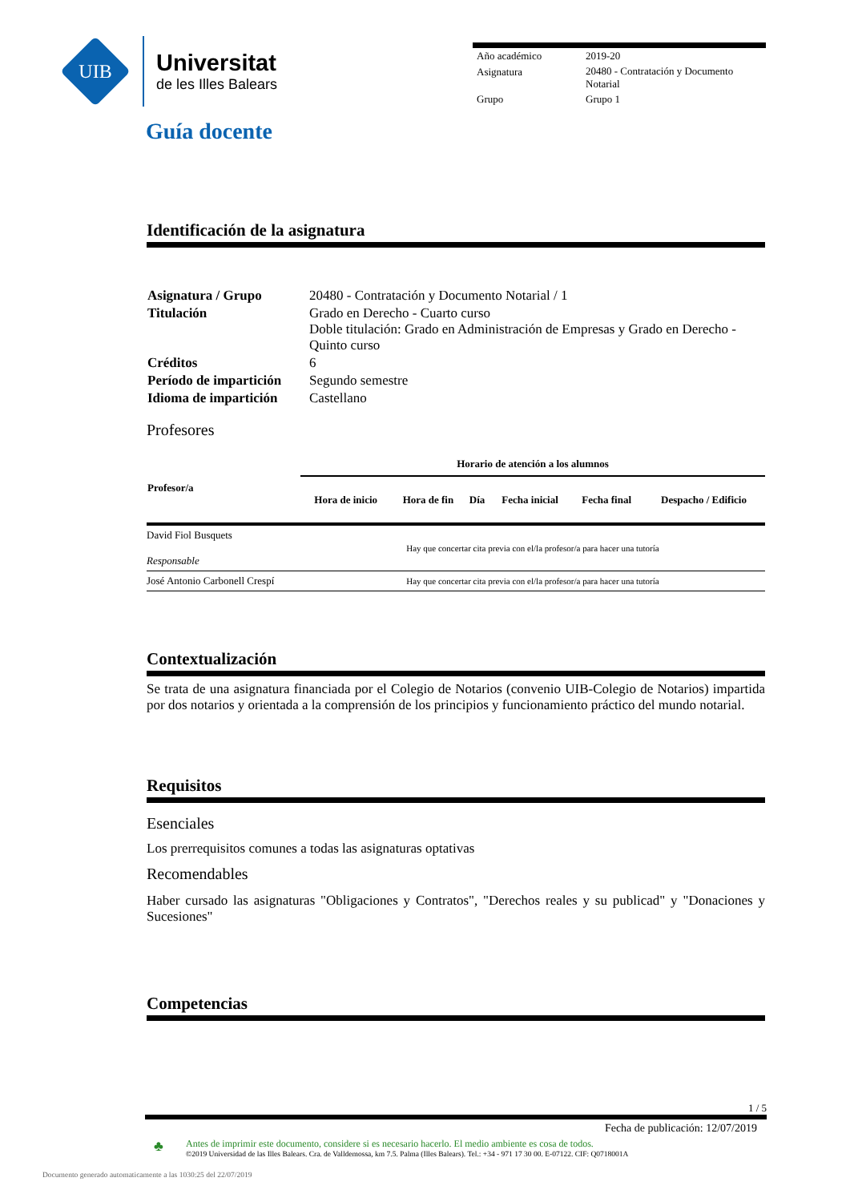UIB
Universitat
de les Illes Balears
Guía docente
| Año académico | 2019-20 |
| Asignatura | 20480 - Contratación y Documento Notarial |
| Grupo | Grupo 1 |
Identificación de la asignatura
| Asignatura / Grupo | 20480 - Contratación y Documento Notarial / 1 |
| Titulación | Grado en Derecho - Cuarto curso Doble titulación: Grado en Administración de Empresas y Grado en Derecho - Quinto curso |
| Créditos | 6 |
| Período de impartición | Segundo semestre |
| Idioma de impartición | Castellano |
Profesores
| Profesor/a | Horario de atención a los alumnos | | | | | |
| --- | --- | --- | --- | --- | --- | --- |
| | Hora de inicio | Hora de fin | Día | Fecha inicial | Fecha final | Despacho / Edificio |
| David Fiol Busquets Responsable | Hay que concertar cita previa con el/la profesor/a para hacer una tutoría | | | | | |
| José Antonio Carbonell Crespí | Hay que concertar cita previa con el/la profesor/a para hacer una tutoría | | | | | |
Contextualización
Se trata de una asignatura financiada por el Colegio de Notarios (convenio UIB-Colegio de Notarios) impartida por dos notarios y orientada a la comprensión de los principios y funcionamiento práctico del mundo notarial.
Requisitos
Esenciales
Los prerrequisitos comunes a todas las asignaturas optativas
Recomendables
Haber cursado las asignaturas "Obligaciones y Contratos", "Derechos reales y su publicad" y "Donaciones y Sucesiones"
Competencias
1 / 5
Fecha de publicación: 12/07/2019
♣
Antes de imprimir este documento, considere si es necesario hacerlo. El medio ambiente es cosa de todos.
©2019 Universidad de las Illes Balears. Cra. de Valldemossa, km 7.5. Palma (Illes Balears). Tel.: +34 - 971 17 30 00. E-07122. CIF: Q0718001A
Documento generado automaticamente a las 1030:25 del 22/07/2019